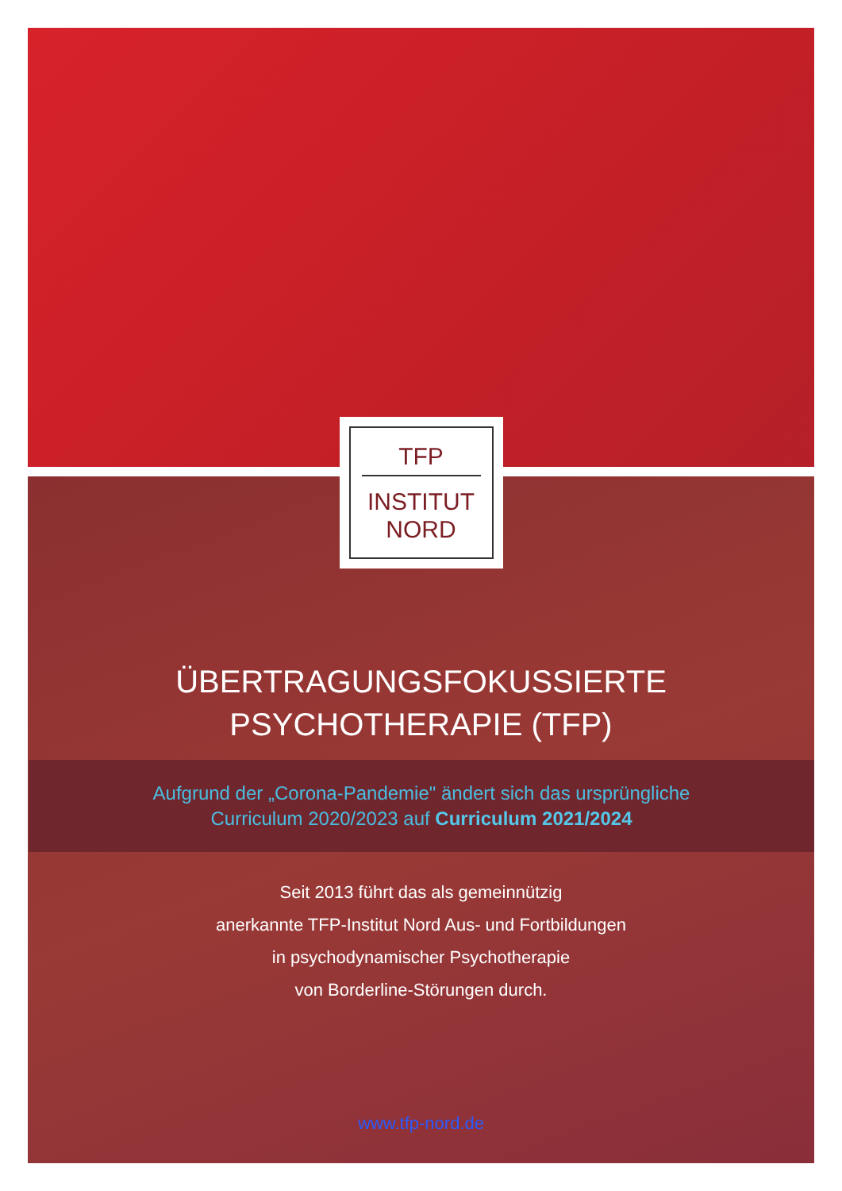TFP
INSTITUT
NORD
ÜBERTRAGUNGSFOKUSSIERTE
PSYCHOTHERAPIE (TFP)
Aufgrund der „Corona-Pandemie" ändert sich das ursprüngliche
Curriculum 2020/2023 auf Curriculum 2021/2024
Seit 2013 führt das als gemeinnützig
anerkannte TFP-Institut Nord Aus- und Fortbildungen
in psychodynamischer Psychotherapie
von Borderline-Störungen durch.
www.tfp-nord.de